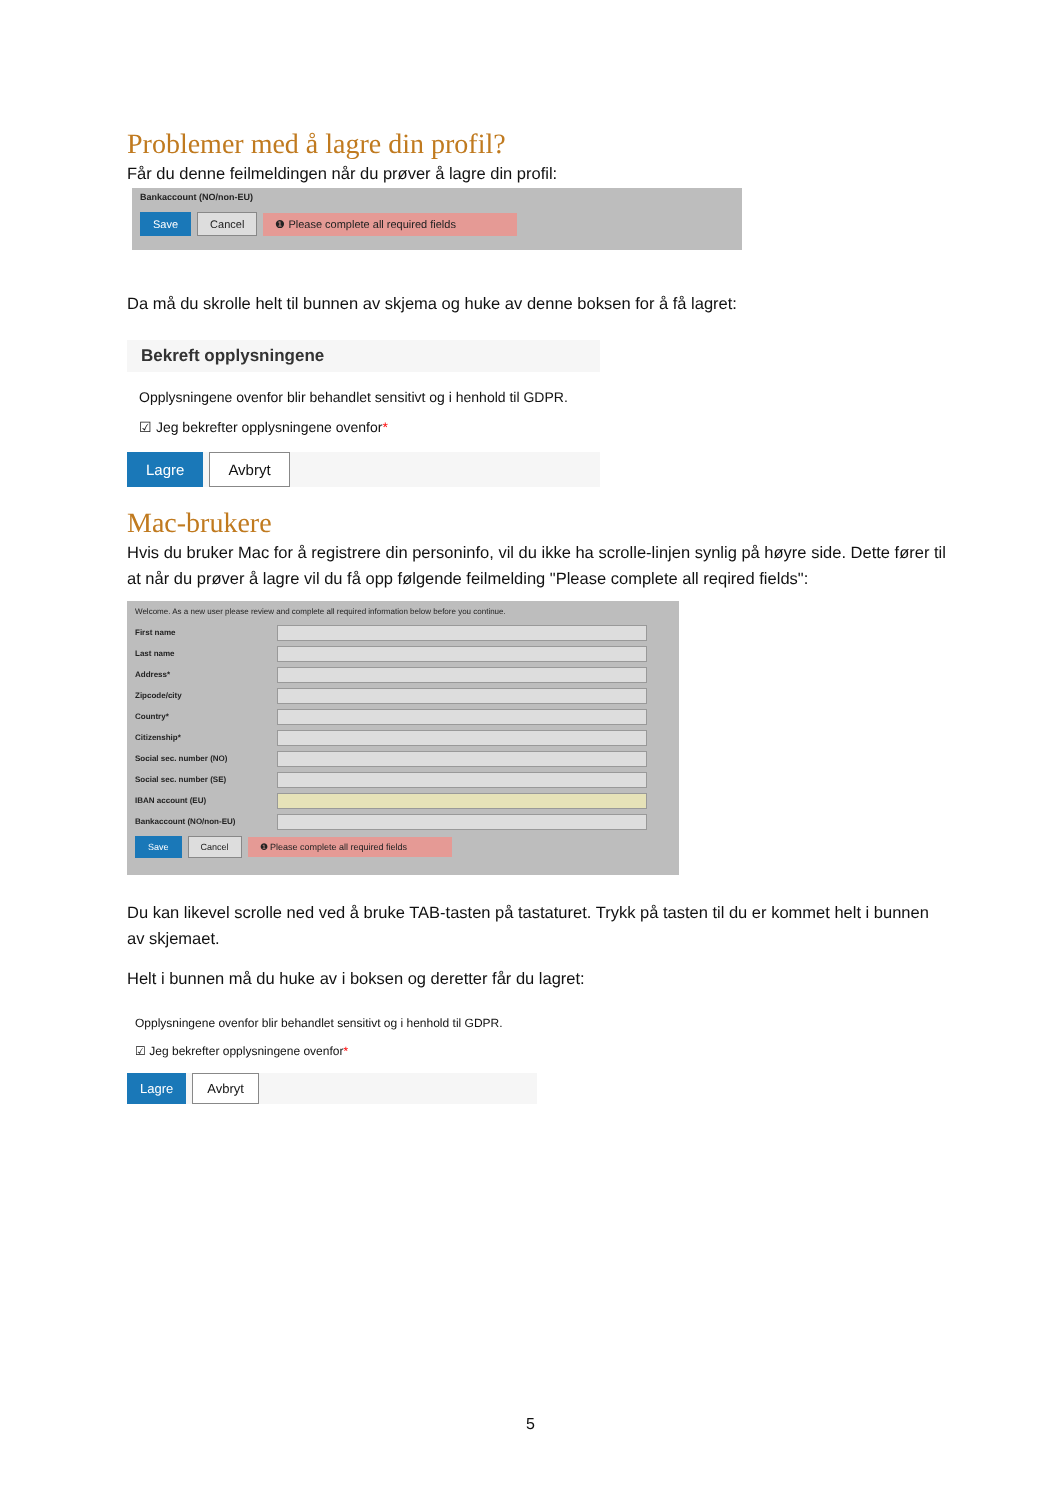Problemer med å lagre din profil?
Får du denne feilmeldingen når du prøver å lagre din profil:
Bankaccount (NO/non-EU)
Save Cancel ❶ Please complete all required fields
Da må du skrolle helt til bunnen av skjema og huke av denne boksen for å få lagret:
Bekreft opplysningene
Opplysningene ovenfor blir behandlet sensitivt og i henhold til GDPR.
☑ Jeg bekrefter opplysningene ovenfor*
Lagre Avbryt
Mac-brukere
Hvis du bruker Mac for å registrere din personinfo, vil du ikke ha scrolle-linjen synlig på høyre side. Dette fører til at når du prøver å lagre vil du få opp følgende feilmelding "Please complete all reqired fields":
Welcome. As a new user please review and complete all required information below before you continue.
First name
Last name
Address*
Zipcode/city
Country*
Citizenship*
Social sec. number (NO)
Social sec. number (SE)
IBAN account (EU)
Bankaccount (NO/non-EU)
Save Cancel ❶ Please complete all required fields
Du kan likevel scrolle ned ved å bruke TAB-tasten på tastaturet. Trykk på tasten til du er kommet helt i bunnen av skjemaet.
Helt i bunnen må du huke av i boksen og deretter får du lagret:
Opplysningene ovenfor blir behandlet sensitivt og i henhold til GDPR.
☑ Jeg bekrefter opplysningene ovenfor*
Lagre Avbryt
5